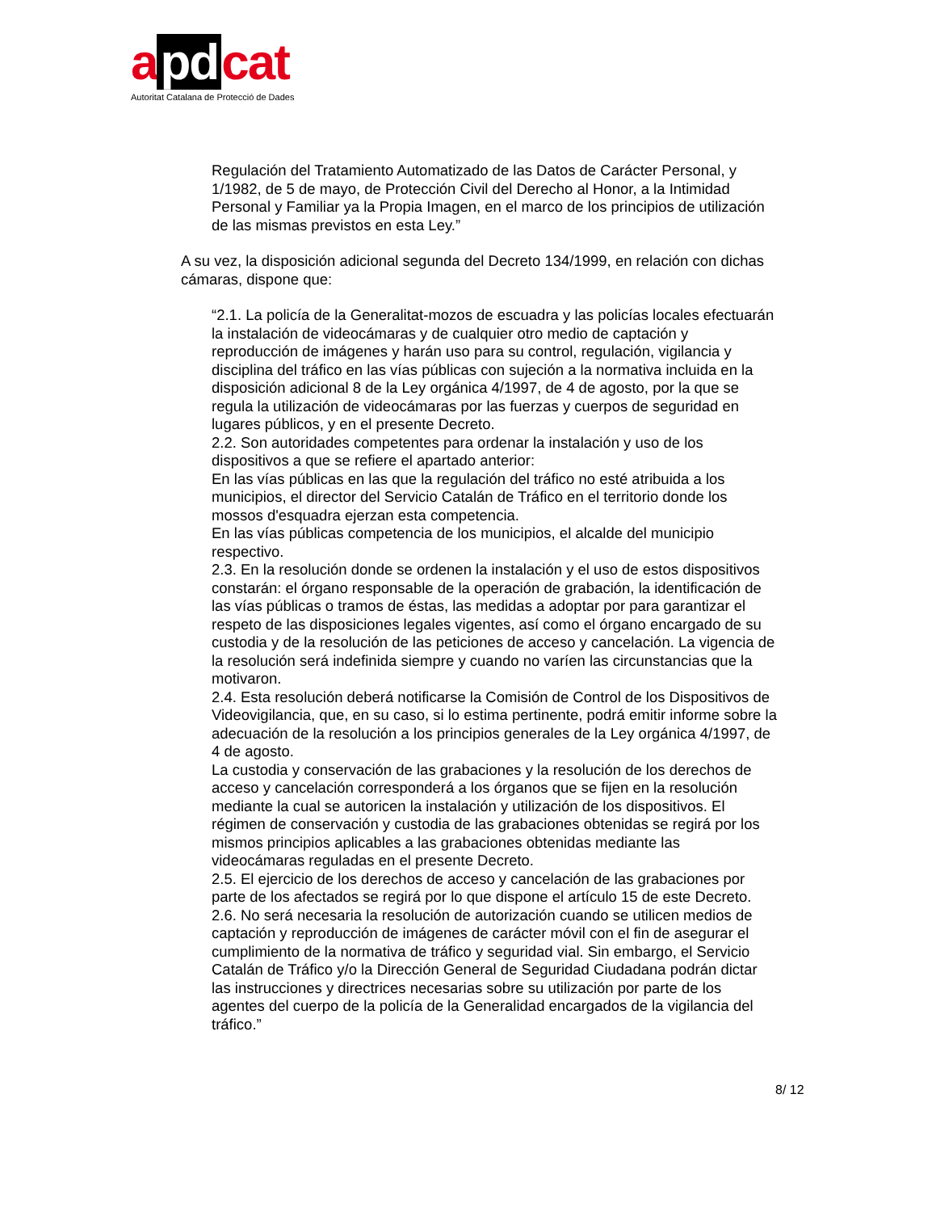a pd cat
Autoritat Catalana de Protecció de Dades
Regulación del Tratamiento Automatizado de las Datos de Carácter Personal, y 1/1982, de 5 de mayo, de Protección Civil del Derecho al Honor, a la Intimidad Personal y Familiar ya la Propia Imagen, en el marco de los principios de utilización de las mismas previstos en esta Ley.”
A su vez, la disposición adicional segunda del Decreto 134/1999, en relación con dichas cámaras, dispone que:
“2.1. La policía de la Generalitat-mozos de escuadra y las policías locales efectuarán la instalación de videocámaras y de cualquier otro medio de captación y reproducción de imágenes y harán uso para su control, regulación, vigilancia y disciplina del tráfico en las vías públicas con sujeción a la normativa incluida en la disposición adicional 8 de la Ley orgánica 4/1997, de 4 de agosto, por la que se regula la utilización de videocámaras por las fuerzas y cuerpos de seguridad en lugares públicos, y en el presente Decreto.
2.2. Son autoridades competentes para ordenar la instalación y uso de los dispositivos a que se refiere el apartado anterior:
En las vías públicas en las que la regulación del tráfico no esté atribuida a los municipios, el director del Servicio Catalán de Tráfico en el territorio donde los mossos d'esquadra ejerzan esta competencia.
En las vías públicas competencia de los municipios, el alcalde del municipio respectivo.
2.3. En la resolución donde se ordenen la instalación y el uso de estos dispositivos constarán: el órgano responsable de la operación de grabación, la identificación de las vías públicas o tramos de éstas, las medidas a adoptar por para garantizar el respeto de las disposiciones legales vigentes, así como el órgano encargado de su custodia y de la resolución de las peticiones de acceso y cancelación. La vigencia de la resolución será indefinida siempre y cuando no varíen las circunstancias que la motivaron.
2.4. Esta resolución deberá notificarse la Comisión de Control de los Dispositivos de Videovigilancia, que, en su caso, si lo estima pertinente, podrá emitir informe sobre la adecuación de la resolución a los principios generales de la Ley orgánica 4/1997, de 4 de agosto.
La custodia y conservación de las grabaciones y la resolución de los derechos de acceso y cancelación corresponderá a los órganos que se fijen en la resolución mediante la cual se autoricen la instalación y utilización de los dispositivos. El régimen de conservación y custodia de las grabaciones obtenidas se regirá por los mismos principios aplicables a las grabaciones obtenidas mediante las videocámaras reguladas en el presente Decreto.
2.5. El ejercicio de los derechos de acceso y cancelación de las grabaciones por parte de los afectados se regirá por lo que dispone el artículo 15 de este Decreto.
2.6. No será necesaria la resolución de autorización cuando se utilicen medios de captación y reproducción de imágenes de carácter móvil con el fin de asegurar el cumplimiento de la normativa de tráfico y seguridad vial. Sin embargo, el Servicio Catalán de Tráfico y/o la Dirección General de Seguridad Ciudadana podrán dictar las instrucciones y directrices necesarias sobre su utilización por parte de los agentes del cuerpo de la policía de la Generalidad encargados de la vigilancia del tráfico.”
8/ 12